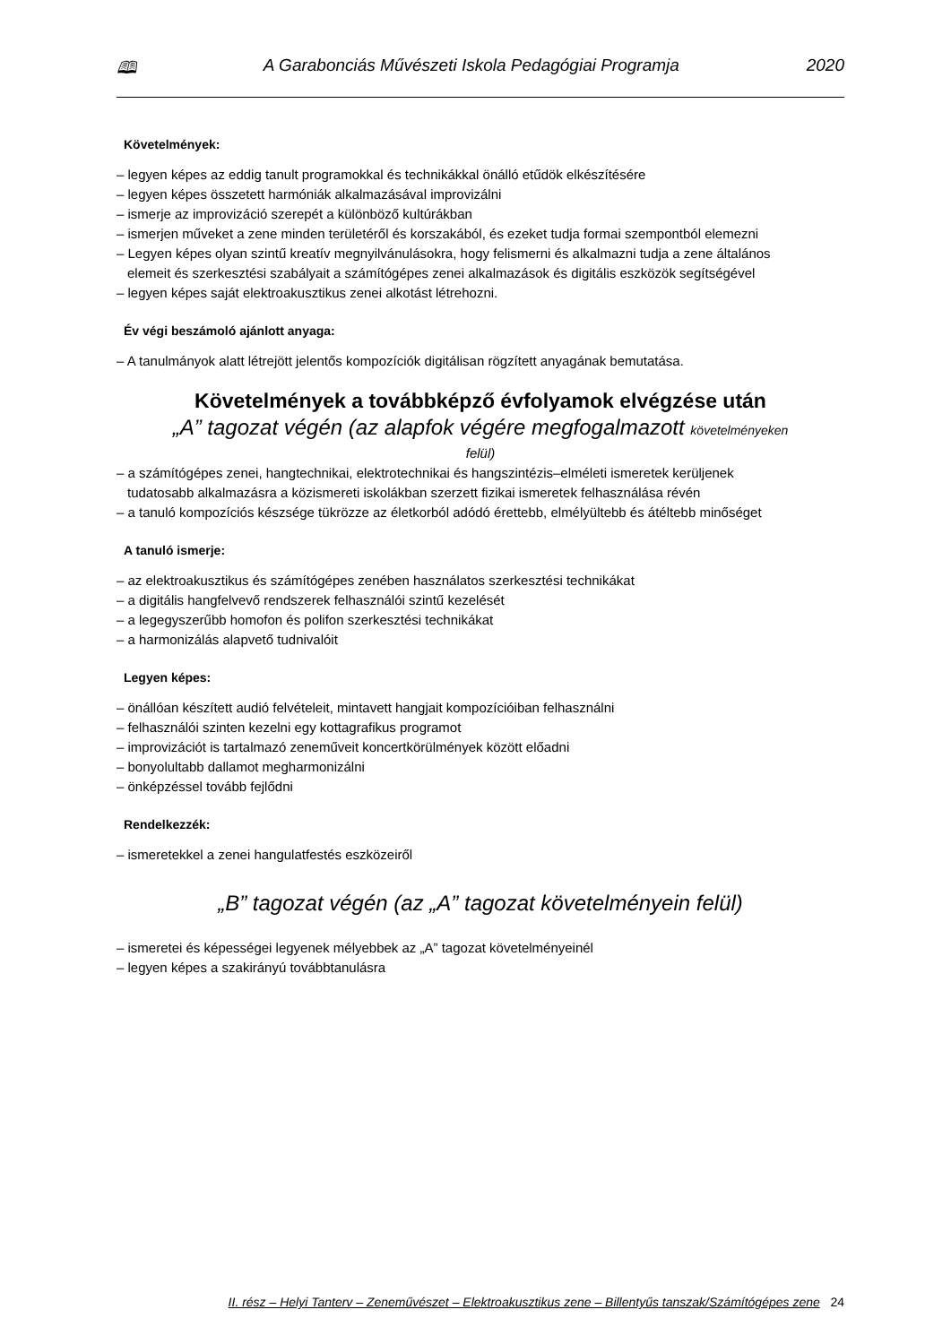🕮 A Garabonciás Művészeti Iskola Pedagógiai Programja 2020
Követelmények:
– legyen képes az eddig tanult programokkal és technikákkal önálló etűdök elkészítésére
– legyen képes összetett harmóniák alkalmazásával improvizálni
– ismerje az improvizáció szerepét a különböző kultúrákban
– ismerjen műveket a zene minden területéről és korszakából, és ezeket tudja formai szempontból elemezni
– Legyen képes olyan szintű kreatív megnyilvánulásokra, hogy felismerni és alkalmazni tudja a zene általános
elemeit és szerkesztési szabályait a számítógépes zenei alkalmazások és digitális eszközök segítségével
– legyen képes saját elektroakusztikus zenei alkotást létrehozni.
Év végi beszámoló ajánlott anyaga:
– A tanulmányok alatt létrejött jelentős kompozíciók digitálisan rögzített anyagának bemutatása.
Követelmények a továbbképző évfolyamok elvégzése után
„A” tagozat végén (az alapfok végére megfogalmazott követelményeken
felül)
– a számítógépes zenei, hangtechnikai, elektrotechnikai és hangszintézis–elméleti ismeretek kerüljenek
tudatosabb alkalmazásra a közismereti iskolákban szerzett fizikai ismeretek felhasználása révén
– a tanuló kompozíciós készsége tükrözze az életkorból adódó érettebb, elmélyültebb és átéltebb minőséget
A tanuló ismerje:
– az elektroakusztikus és számítógépes zenében használatos szerkesztési technikákat
– a digitális hangfelvevő rendszerek felhasználói szintű kezelését
– a legegyszerűbb homofon és polifon szerkesztési technikákat
– a harmonizálás alapvető tudnivalóit
Legyen képes:
– önállóan készített audió felvételeit, mintavett hangjait kompozícióiban felhasználni
– felhasználói szinten kezelni egy kottagrafikus programot
– improvizációt is tartalmazó zeneműveit koncertkörülmények között előadni
– bonyolultabb dallamot megharmonizálni
– önképzéssel tovább fejlődni
Rendelkezzék:
– ismeretekkel a zenei hangulatfestés eszközeiről
„B” tagozat végén (az „A” tagozat követelményein felül)
– ismeretei és képességei legyenek mélyebbek az „A” tagozat követelményeinél
– legyen képes a szakirányú továbbtanulásra
II. rész – Helyi Tanterv – Zeneművészet – Elektroakusztikus zene – Billentyűs tanszak/Számítógépes zene 24